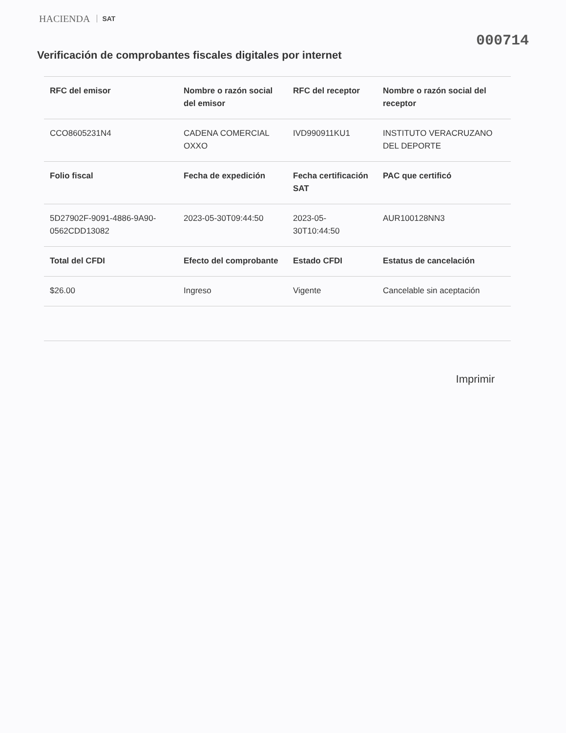HACIENDA SAT
000714
Verificación de comprobantes fiscales digitales por internet
| RFC del emisor | Nombre o razón social del emisor | RFC del receptor | Nombre o razón social del receptor |
| --- | --- | --- | --- |
| CCO8605231N4 | CADENA COMERCIAL OXXO | IVD990911KU1 | INSTITUTO VERACRUZANO DEL DEPORTE |
| Folio fiscal | Fecha de expedición | Fecha certificación SAT | PAC que certificó |
| 5D27902F-9091-4886-9A90-0562CDD13082 | 2023-05-30T09:44:50 | 2023-05-30T10:44:50 | AUR100128NN3 |
| Total del CFDI | Efecto del comprobante | Estado CFDI | Estatus de cancelación |
| $26.00 | Ingreso | Vigente | Cancelable sin aceptación |
Imprimir